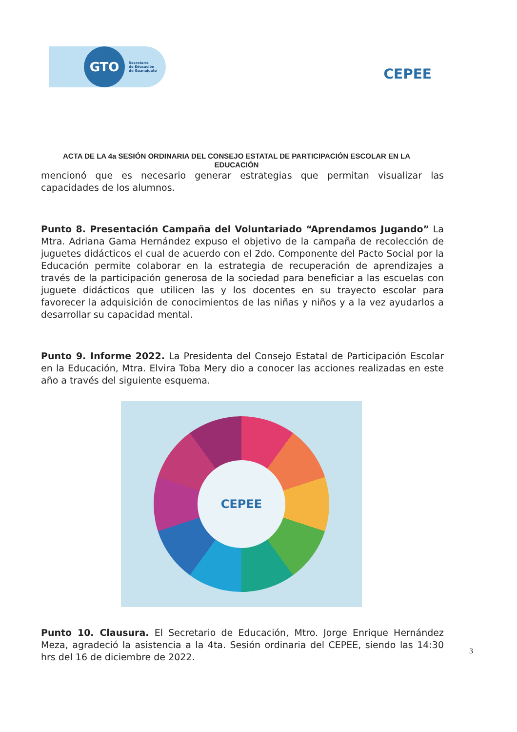GTO
Secretaría
de Educación
de Guanajuato
CEPEE
ACTA DE LA 4a SESIÓN ORDINARIA DEL CONSEJO ESTATAL DE PARTICIPACIÓN ESCOLAR EN LA EDUCACIÓN
mencionó que es necesario generar estrategias que permitan visualizar las capacidades de los alumnos.
Punto 8. Presentación Campaña del Voluntariado “Aprendamos Jugando” La Mtra. Adriana Gama Hernández expuso el objetivo de la campaña de recolección de juguetes didácticos el cual de acuerdo con el 2do. Componente del Pacto Social por la Educación permite colaborar en la estrategia de recuperación de aprendizajes a través de la participación generosa de la sociedad para beneficiar a las escuelas con juguete didácticos que utilicen las y los docentes en su trayecto escolar para favorecer la adquisición de conocimientos de las niñas y niños y a la vez ayudarlos a desarrollar su capacidad mental.
Punto 9. Informe 2022. La Presidenta del Consejo Estatal de Participación Escolar en la Educación, Mtra. Elvira Toba Mery dio a conocer las acciones realizadas en este año a través del siguiente esquema.
CEPEE
Punto 10. Clausura. El Secretario de Educación, Mtro. Jorge Enrique Hernández Meza, agradeció la asistencia a la 4ta. Sesión ordinaria del CEPEE, siendo las 14:30 hrs del 16 de diciembre de 2022.
3